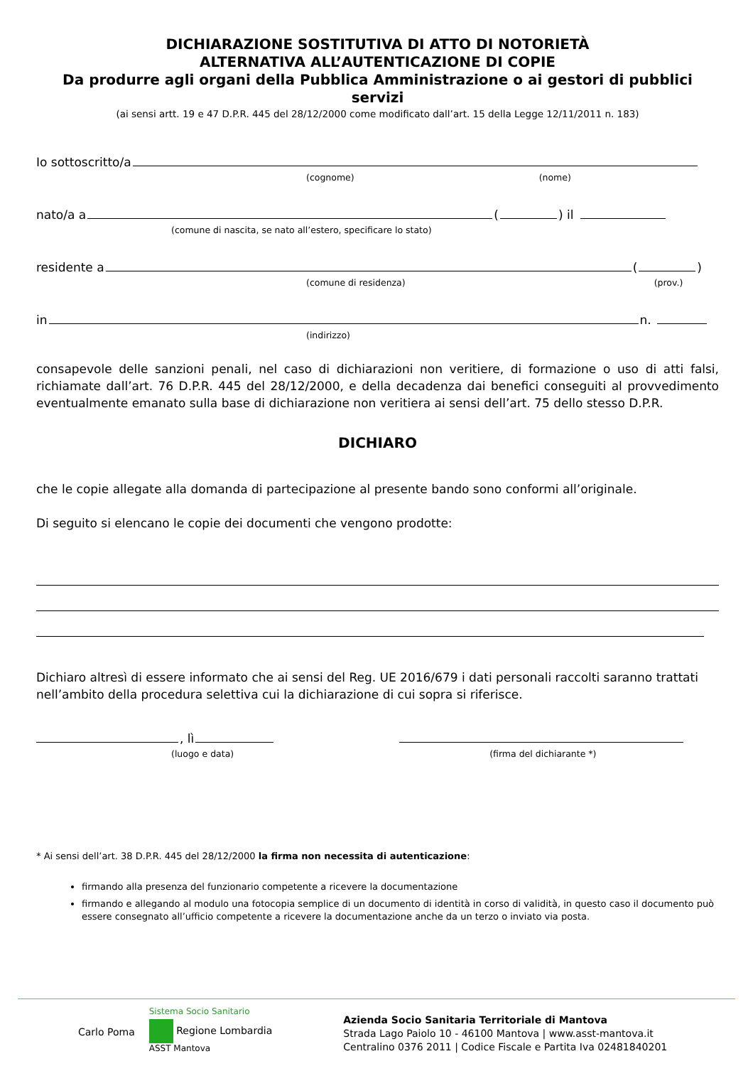DICHIARAZIONE SOSTITUTIVA DI ATTO DI NOTORIETÀ
ALTERNATIVA ALL’AUTENTICAZIONE DI COPIE
Da produrre agli organi della Pubblica Amministrazione o ai gestori di pubblici servizi
(ai sensi artt. 19 e 47 D.P.R. 445 del 28/12/2000 come modificato dall’art. 15 della Legge 12/11/2011 n. 183)
Io sottoscritto/a
(cognome) (nome)
nato/a a
(
) il
(comune di nascita, se nato all’estero, specificare lo stato)
residente a
(
)
(comune di residenza) (prov.)
in
n.
(indirizzo)
consapevole delle sanzioni penali, nel caso di dichiarazioni non veritiere, di formazione o uso di atti falsi, richiamate dall’art. 76 D.P.R. 445 del 28/12/2000, e della decadenza dai benefici conseguiti al provvedimento eventualmente emanato sulla base di dichiarazione non veritiera ai sensi dell’art. 75 dello stesso D.P.R.
DICHIARO
che le copie allegate alla domanda di partecipazione al presente bando sono conformi all’originale.
Di seguito si elencano le copie dei documenti che vengono prodotte:
Dichiaro altresì di essere informato che ai sensi del Reg. UE 2016/679 i dati personali raccolti saranno trattati nell’ambito della procedura selettiva cui la dichiarazione di cui sopra si riferisce.
, lì
(luogo e data) (firma del dichiarante *)
* Ai sensi dell’art. 38 D.P.R. 445 del 28/12/2000 la firma non necessita di autenticazione:
firmando alla presenza del funzionario competente a ricevere la documentazione
firmando e allegando al modulo una fotocopia semplice di un documento di identità in corso di validità, in questo caso il documento può essere consegnato all’ufficio competente a ricevere la documentazione anche da un terzo o inviato via posta.
Carlo Poma
Sistema Socio Sanitario
Regione Lombardia
ASST Mantova
Azienda Socio Sanitaria Territoriale di Mantova
Strada Lago Paiolo 10 - 46100 Mantova | www.asst-mantova.it
Centralino 0376 2011 | Codice Fiscale e Partita Iva 02481840201